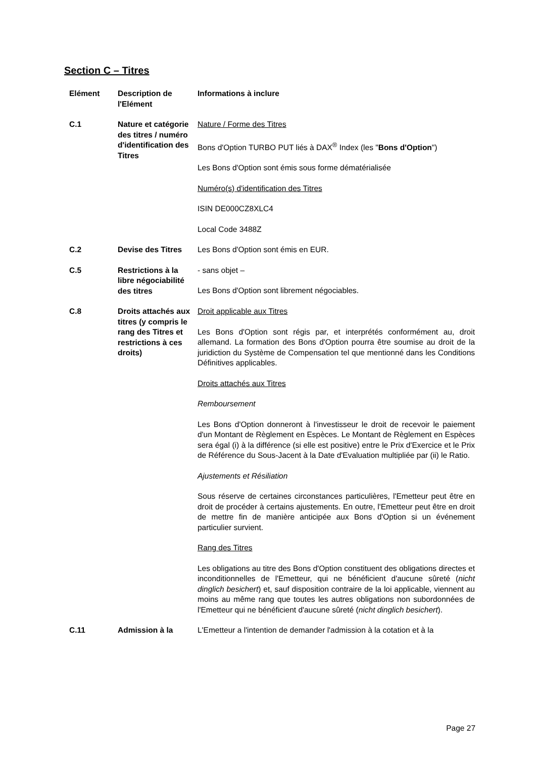Section C – Titres
| Elément | Description de l'Elément | Informations à inclure |
| --- | --- | --- |
| C.1 | Nature et catégorie des titres / numéro d'identification des Titres | Nature / Forme des Titres Bons d'Option TURBO PUT liés à DAX<sup>®</sup> Index (les " Bons d'Option ") Les Bons d'Option sont émis sous forme dématérialisée Numéro(s) d'identification des Titres ISIN DE000CZ8XLC4 Local Code 3488Z |
| C.2 | Devise des Titres | Les Bons d'Option sont émis en EUR. |
| C.5 | Restrictions à la libre négociabilité des titres | - sans objet – Les Bons d'Option sont librement négociables. |
| C.8 | Droits attachés aux titres (y compris le rang des Titres et restrictions à ces droits) | Droit applicable aux Titres Les Bons d'Option sont régis par, et interprétés conformément au, droit allemand. La formation des Bons d'Option pourra être soumise au droit de la juridiction du Système de Compensation tel que mentionné dans les Conditions Définitives applicables. Droits attachés aux Titres Remboursement Les Bons d'Option donneront à l'investisseur le droit de recevoir le paiement d'un Montant de Règlement en Espèces. Le Montant de Règlement en Espèces sera égal (i) à la différence (si elle est positive) entre le Prix d'Exercice et le Prix de Référence du Sous-Jacent à la Date d'Evaluation multipliée par (ii) le Ratio. Ajustements et Résiliation Sous réserve de certaines circonstances particulières, l'Emetteur peut être en droit de procéder à certains ajustements. En outre, l'Emetteur peut être en droit de mettre fin de manière anticipée aux Bons d'Option si un événement particulier survient. Rang des Titres Les obligations au titre des Bons d'Option constituent des obligations directes et inconditionnelles de l'Emetteur, qui ne bénéficient d'aucune sûreté ( nicht dinglich besichert ) et, sauf disposition contraire de la loi applicable, viennent au moins au même rang que toutes les autres obligations non subordonnées de l'Emetteur qui ne bénéficient d'aucune sûreté ( nicht dinglich besichert ). |
| C.11 | Admission à la | L'Emetteur a l'intention de demander l'admission à la cotation et à la |
Page 27